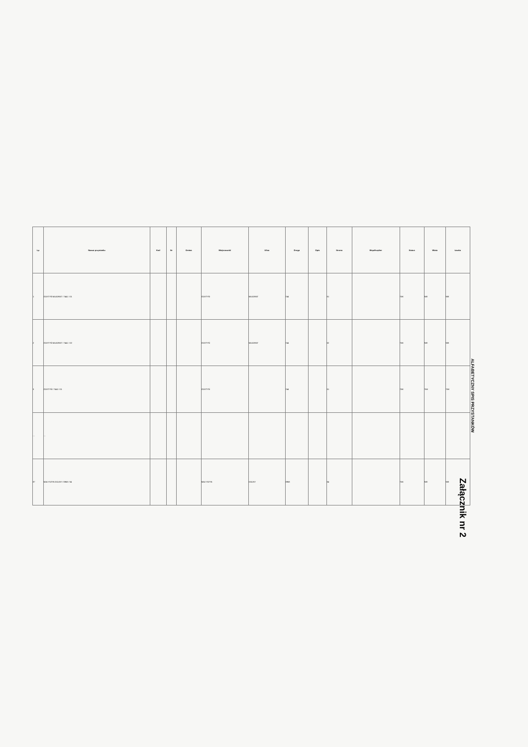Załącznik nr 2
ALFABETYCZNY SPIS PRZYSTANKÓW
| Lp | Nazwa przystanku | Kod | Nr | Gmina | Miejscowość | Ulica | Droga | Opis | Strona | Współrzędne | Status | Wiata | Ławka |
| --- | --- | --- | --- | --- | --- | --- | --- | --- | --- | --- | --- | --- | --- |
| 1 | GOSTYŃ MAJORAT / 7441 / 01 | | | | GOSTYŃ | MAJORAT | 744 | | 01 | | TAK | NIE | NIE |
| 2 | GOSTYŃ MAJORAT / 7441 / 02 | | | | GOSTYŃ | MAJORAT | 744 | | 02 | | TAK | NIE | NIE |
| 3 | GOSTYŃ / 7441 / 01 | | | | GOSTYŃ | | 744 | | 01 | | TAK | TAK | TAK |
| … | … | | | | | | | | | | | | |
| 87 | MAŁYSZYN DOLNY / 0968 / 04 | | | | MAŁYSZYN | DOLNY | 0968 | | 04 | | TAK | NIE | NIE |